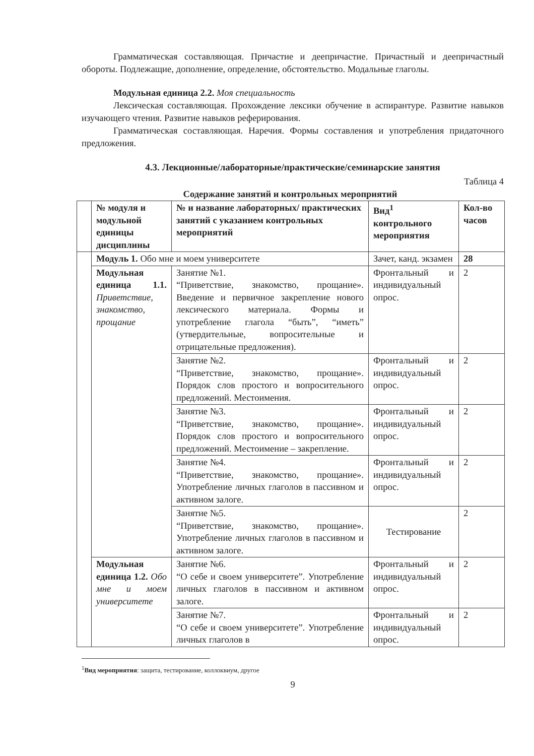Грамматическая составляющая. Причастие и деепричастие. Причастный и деепричастный обороты. Подлежащие, дополнение, определение, обстоятельство. Модальные глаголы.
Модульная единица 2.2. Моя специальность
Лексическая составляющая. Прохождение лексики обучение в аспирантуре. Развитие навыков изучающего чтения. Развитие навыков реферирования.
Грамматическая составляющая. Наречия. Формы составления и употребления придаточного предложения.
4.3. Лекционные/лабораторные/практические/семинарские занятия
Таблица 4
Содержание занятий и контрольных мероприятий
| | № модуля и модульной единицы дисциплины | № и название лабораторных/ практических занятий с указанием контрольных мероприятий | Вид<sup>1</sup> контрольного мероприятия | Кол-во часов |
| --- | --- | --- | --- | --- |
| | Модуль 1. Обо мне и моем университете | | Зачет, канд. экзамен | 28 |
| | Модульная единица 1.1. Приветствие, знакомство, прощание | Занятие №1. “Приветствие, знакомство, прощание». Введение и первичное закрепление нового лексического материала. Формы и употребление глагола “быть”, “иметь” (утвердительные, вопросительные и отрицательные предложения). | Фронтальный и индивидуальный опрос. | 2 |
| | | Занятие №2. “Приветствие, знакомство, прощание». Порядок слов простого и вопросительного предложений. Местоимения. | Фронтальный и индивидуальный опрос. | 2 |
| | | Занятие №3. “Приветствие, знакомство, прощание». Порядок слов простого и вопросительного предложений. Местоимение – закрепление. | Фронтальный и индивидуальный опрос. | 2 |
| | | Занятие №4. “Приветствие, знакомство, прощание». Употребление личных глаголов в пассивном и активном залоге. | Фронтальный и индивидуальный опрос. | 2 |
| | | Занятие №5. “Приветствие, знакомство, прощание». Употребление личных глаголов в пассивном и активном залоге. | Тестирование | 2 |
| | Модульная единица 1.2. Обо мне и моем университете | Занятие №6. “О себе и своем университете”. Употребление личных глаголов в пассивном и активном залоге. | Фронтальный и индивидуальный опрос. | 2 |
| | | Занятие №7. “О себе и своем университете”. Употребление личных глаголов в | Фронтальный и индивидуальный опрос. | 2 |
<sup>1</sup> Вид мероприятия: защита, тестирование, коллоквиум, другое
9